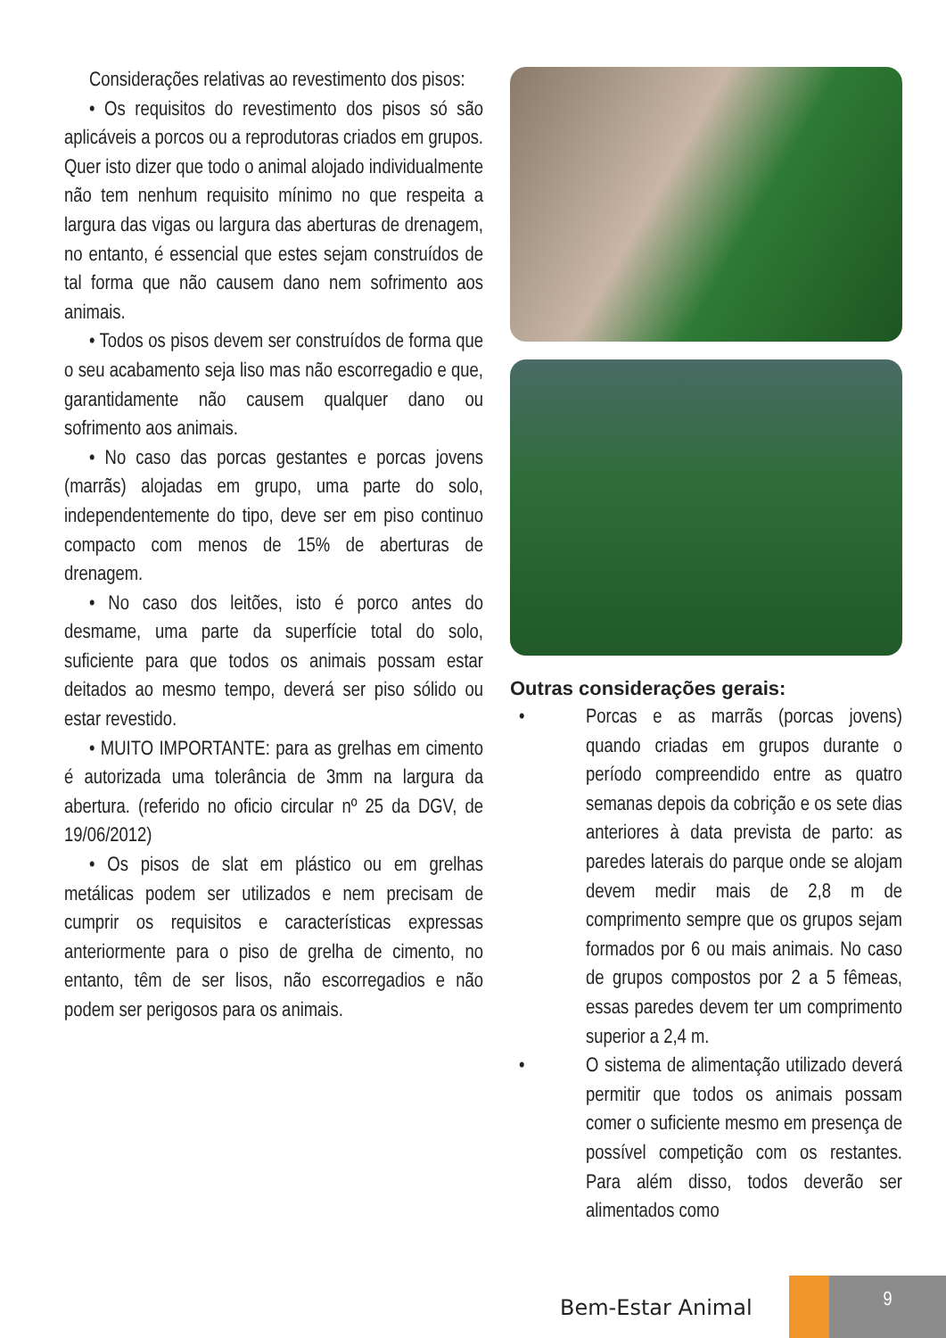Considerações relativas ao revestimento dos pisos:
• Os requisitos do revestimento dos pisos só são aplicáveis a porcos ou a reprodutoras criados em grupos. Quer isto dizer que todo o animal alojado individualmente não tem nenhum requisito mínimo no que respeita a largura das vigas ou largura das aberturas de drenagem, no entanto, é essencial que estes sejam construídos de tal forma que não causem dano nem sofrimento aos animais.
• Todos os pisos devem ser construídos de forma que o seu acabamento seja liso mas não escorregadio e que, garantidamente não causem qualquer dano ou sofrimento aos animais.
• No caso das porcas gestantes e porcas jovens (marrãs) alojadas em grupo, uma parte do solo, independentemente do tipo, deve ser em piso continuo compacto com menos de 15% de aberturas de drenagem.
• No caso dos leitões, isto é porco antes do desmame, uma parte da superfície total do solo, suficiente para que todos os animais possam estar deitados ao mesmo tempo, deverá ser piso sólido ou estar revestido.
• MUITO IMPORTANTE: para as grelhas em cimento é autorizada uma tolerância de 3mm na largura da abertura. (referido no oficio circular nº 25 da DGV, de 19/06/2012)
• Os pisos de slat em plástico ou em grelhas metálicas podem ser utilizados e nem precisam de cumprir os requisitos e características expressas anteriormente para o piso de grelha de cimento, no entanto, têm de ser lisos, não escorregadios e não podem ser perigosos para os animais.
Outras considerações gerais:
• Porcas e as marrãs (porcas jovens) quando criadas em grupos durante o período compreendido entre as quatro semanas depois da cobrição e os sete dias anteriores à data prevista de parto: as paredes laterais do parque onde se alojam devem medir mais de 2,8 m de comprimento sempre que os grupos sejam formados por 6 ou mais animais. No caso de grupos compostos por 2 a 5 fêmeas, essas paredes devem ter um comprimento superior a 2,4 m.
• O sistema de alimentação utilizado deverá permitir que todos os animais possam comer o suficiente mesmo em presença de possível competição com os restantes. Para além disso, todos deverão ser alimentados como
Bem-Estar Animal
9